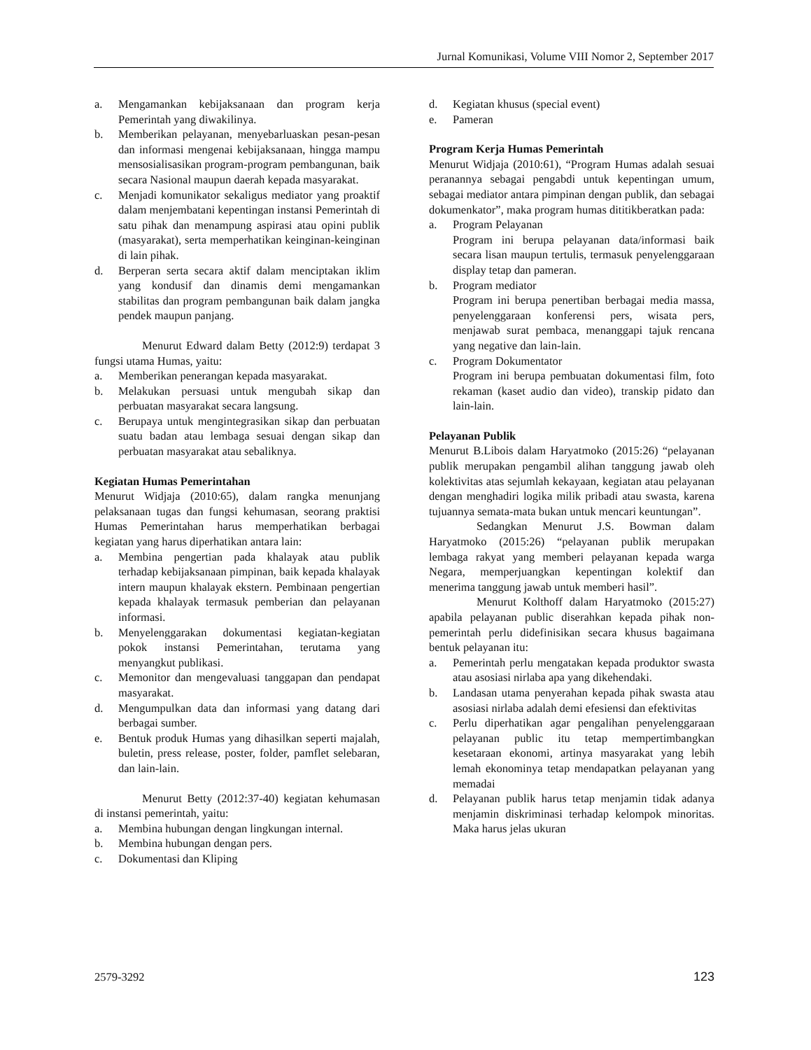Jurnal Komunikasi, Volume VIII Nomor 2, September 2017
a. Mengamankan kebijaksanaan dan program kerja Pemerintah yang diwakilinya.
b. Memberikan pelayanan, menyebarluaskan pesan-pesan dan informasi mengenai kebijaksanaan, hingga mampu mensosialisasikan program-program pembangunan, baik secara Nasional maupun daerah kepada masyarakat.
c. Menjadi komunikator sekaligus mediator yang proaktif dalam menjembatani kepentingan instansi Pemerintah di satu pihak dan menampung aspirasi atau opini publik (masyarakat), serta memperhatikan keinginan-keinginan di lain pihak.
d. Berperan serta secara aktif dalam menciptakan iklim yang kondusif dan dinamis demi mengamankan stabilitas dan program pembangunan baik dalam jangka pendek maupun panjang.
Menurut Edward dalam Betty (2012:9) terdapat 3 fungsi utama Humas, yaitu:
a. Memberikan penerangan kepada masyarakat.
b. Melakukan persuasi untuk mengubah sikap dan perbuatan masyarakat secara langsung.
c. Berupaya untuk mengintegrasikan sikap dan perbuatan suatu badan atau lembaga sesuai dengan sikap dan perbuatan masyarakat atau sebaliknya.
Kegiatan Humas Pemerintahan
Menurut Widjaja (2010:65), dalam rangka menunjang pelaksanaan tugas dan fungsi kehumasan, seorang praktisi Humas Pemerintahan harus memperhatikan berbagai kegiatan yang harus diperhatikan antara lain:
a. Membina pengertian pada khalayak atau publik terhadap kebijaksanaan pimpinan, baik kepada khalayak intern maupun khalayak ekstern. Pembinaan pengertian kepada khalayak termasuk pemberian dan pelayanan informasi.
b. Menyelenggarakan dokumentasi kegiatan-kegiatan pokok instansi Pemerintahan, terutama yang menyangkut publikasi.
c. Memonitor dan mengevaluasi tanggapan dan pendapat masyarakat.
d. Mengumpulkan data dan informasi yang datang dari berbagai sumber.
e. Bentuk produk Humas yang dihasilkan seperti majalah, buletin, press release, poster, folder, pamflet selebaran, dan lain-lain.
Menurut Betty (2012:37-40) kegiatan kehumasan di instansi pemerintah, yaitu:
a. Membina hubungan dengan lingkungan internal.
b. Membina hubungan dengan pers.
c. Dokumentasi dan Kliping
d. Kegiatan khusus (special event)
e. Pameran
Program Kerja Humas Pemerintah
Menurut Widjaja (2010:61), “Program Humas adalah sesuai peranannya sebagai pengabdi untuk kepentingan umum, sebagai mediator antara pimpinan dengan publik, dan sebagai dokumenkator”, maka program humas dititikberatkan pada:
a. Program Pelayanan
Program ini berupa pelayanan data/informasi baik secara lisan maupun tertulis, termasuk penyelenggaraan display tetap dan pameran.
b. Program mediator
Program ini berupa penertiban berbagai media massa, penyelenggaraan konferensi pers, wisata pers, menjawab surat pembaca, menanggapi tajuk rencana yang negative dan lain-lain.
c. Program Dokumentator
Program ini berupa pembuatan dokumentasi film, foto rekaman (kaset audio dan video), transkip pidato dan lain-lain.
Pelayanan Publik
Menurut B.Libois dalam Haryatmoko (2015:26) “pelayanan publik merupakan pengambil alihan tanggung jawab oleh kolektivitas atas sejumlah kekayaan, kegiatan atau pelayanan dengan menghadiri logika milik pribadi atau swasta, karena tujuannya semata-mata bukan untuk mencari keuntungan”.
Sedangkan Menurut J.S. Bowman dalam Haryatmoko (2015:26) “pelayanan publik merupakan lembaga rakyat yang memberi pelayanan kepada warga Negara, memperjuangkan kepentingan kolektif dan menerima tanggung jawab untuk memberi hasil”.
Menurut Kolthoff dalam Haryatmoko (2015:27) apabila pelayanan public diserahkan kepada pihak non-pemerintah perlu didefinisikan secara khusus bagaimana bentuk pelayanan itu:
a. Pemerintah perlu mengatakan kepada produktor swasta atau asosiasi nirlaba apa yang dikehendaki.
b. Landasan utama penyerahan kepada pihak swasta atau asosiasi nirlaba adalah demi efesiensi dan efektivitas
c. Perlu diperhatikan agar pengalihan penyelenggaraan pelayanan public itu tetap mempertimbangkan kesetaraan ekonomi, artinya masyarakat yang lebih lemah ekonominya tetap mendapatkan pelayanan yang memadai
d. Pelayanan publik harus tetap menjamin tidak adanya menjamin diskriminasi terhadap kelompok minoritas. Maka harus jelas ukuran
2579-3292 123